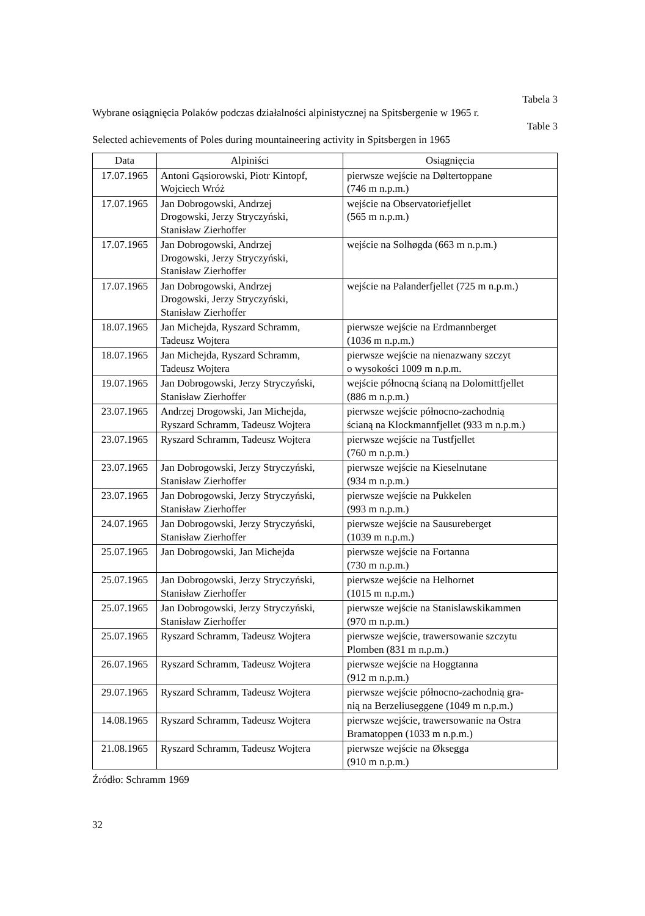Tabela 3
Wybrane osiągnięcia Polaków podczas działalności alpinistycznej na Spitsbergenie w 1965 r.
Table 3
Selected achievements of Poles during mountaineering activity in Spitsbergen in 1965
| Data | Alpiniści | Osiągnięcia |
| --- | --- | --- |
| 17.07.1965 | Antoni Gąsiorowski, Piotr Kintopf, Wojciech Wróż | pierwsze wejście na Døltertoppane (746 m n.p.m.) |
| 17.07.1965 | Jan Dobrogowski, Andrzej Drogowski, Jerzy Stryczyński, Stanisław Zierhoffer | wejście na Observatoriefjellet (565 m n.p.m.) |
| 17.07.1965 | Jan Dobrogowski, Andrzej Drogowski, Jerzy Stryczyński, Stanisław Zierhoffer | wejście na Solhøgda (663 m n.p.m.) |
| 17.07.1965 | Jan Dobrogowski, Andrzej Drogowski, Jerzy Stryczyński, Stanisław Zierhoffer | wejście na Palanderfjellet (725 m n.p.m.) |
| 18.07.1965 | Jan Michejda, Ryszard Schramm, Tadeusz Wojtera | pierwsze wejście na Erdmannberget (1036 m n.p.m.) |
| 18.07.1965 | Jan Michejda, Ryszard Schramm, Tadeusz Wojtera | pierwsze wejście na nienazwany szczyt o wysokości 1009 m n.p.m. |
| 19.07.1965 | Jan Dobrogowski, Jerzy Stryczyński, Stanisław Zierhoffer | wejście północną ścianą na Dolomittfjellet (886 m n.p.m.) |
| 23.07.1965 | Andrzej Drogowski, Jan Michejda, Ryszard Schramm, Tadeusz Wojtera | pierwsze wejście północno-zachodnią ścianą na Klockmannfjellet (933 m n.p.m.) |
| 23.07.1965 | Ryszard Schramm, Tadeusz Wojtera | pierwsze wejście na Tustfjellet (760 m n.p.m.) |
| 23.07.1965 | Jan Dobrogowski, Jerzy Stryczyński, Stanisław Zierhoffer | pierwsze wejście na Kieselnutane (934 m n.p.m.) |
| 23.07.1965 | Jan Dobrogowski, Jerzy Stryczyński, Stanisław Zierhoffer | pierwsze wejście na Pukkelen (993 m n.p.m.) |
| 24.07.1965 | Jan Dobrogowski, Jerzy Stryczyński, Stanisław Zierhoffer | pierwsze wejście na Sausureberget (1039 m n.p.m.) |
| 25.07.1965 | Jan Dobrogowski, Jan Michejda | pierwsze wejście na Fortanna (730 m n.p.m.) |
| 25.07.1965 | Jan Dobrogowski, Jerzy Stryczyński, Stanisław Zierhoffer | pierwsze wejście na Helhornet (1015 m n.p.m.) |
| 25.07.1965 | Jan Dobrogowski, Jerzy Stryczyński, Stanisław Zierhoffer | pierwsze wejście na Stanislawskikammen (970 m n.p.m.) |
| 25.07.1965 | Ryszard Schramm, Tadeusz Wojtera | pierwsze wejście, trawersowanie szczytu Plomben (831 m n.p.m.) |
| 26.07.1965 | Ryszard Schramm, Tadeusz Wojtera | pierwsze wejście na Hoggtanna (912 m n.p.m.) |
| 29.07.1965 | Ryszard Schramm, Tadeusz Wojtera | pierwsze wejście północno-zachodnią gra- nią na Berzeliuseggene (1049 m n.p.m.) |
| 14.08.1965 | Ryszard Schramm, Tadeusz Wojtera | pierwsze wejście, trawersowanie na Ostra Bramatoppen (1033 m n.p.m.) |
| 21.08.1965 | Ryszard Schramm, Tadeusz Wojtera | pierwsze wejście na Øksegga (910 m n.p.m.) |
Źródło: Schramm 1969
32